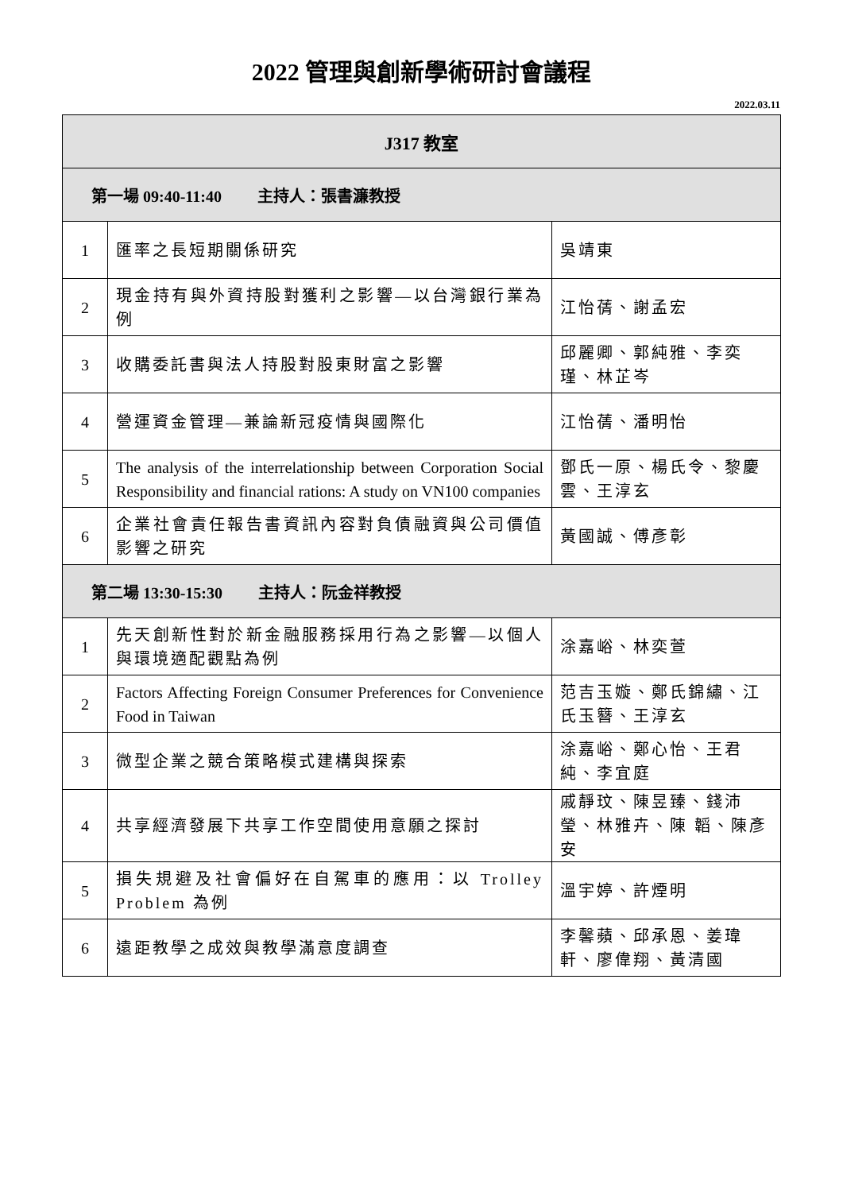2022 管理與創新學術研討會議程
2022.03.11
| J317 教室 | | |
| --- | --- | --- |
| 第一場 09:40-11:40 主持人：張書濂教授 | | |
| 1 | 匯率之長短期關係研究 | 吳靖東 |
| 2 | 現金持有與外資持股對獲利之影響—以台灣銀行業為例 | 江怡蒨、謝孟宏 |
| 3 | 收購委託書與法人持股對股東財富之影響 | 邱麗卿、郭純雅、李奕瑾、林芷岑 |
| 4 | 營運資金管理—兼論新冠疫情與國際化 | 江怡蒨、潘明怡 |
| 5 | The analysis of the interrelationship between Corporation Social Responsibility and financial rations: A study on VN100 companies | 鄧氏一原、楊氏令、黎慶雲、王淳玄 |
| 6 | 企業社會責任報告書資訊內容對負債融資與公司價值影響之研究 | 黃國誠、傅彥彰 |
| 第二場 13:30-15:30 主持人：阮金祥教授 | | |
| 1 | 先天創新性對於新金融服務採用行為之影響—以個人與環境適配觀點為例 | 涂嘉峪、林奕萱 |
| 2 | Factors Affecting Foreign Consumer Preferences for Convenience Food in Taiwan | 范吉玉嫙、鄭氏錦繡、江氏玉簪、王淳玄 |
| 3 | 微型企業之競合策略模式建構與探索 | 涂嘉峪、鄭心怡、王君純、李宜庭 |
| 4 | 共享經濟發展下共享工作空間使用意願之探討 | 戚靜玟、陳昱臻、錢沛瑩、林雅卉、陳 韜、陳彥安 |
| 5 | 損失規避及社會偏好在自駕車的應用：以 Trolley Problem 為例 | 溫宇婷、許煙明 |
| 6 | 遠距教學之成效與教學滿意度調查 | 李馨蘋、邱承恩、姜瑋軒、廖偉翔、黃清國 |